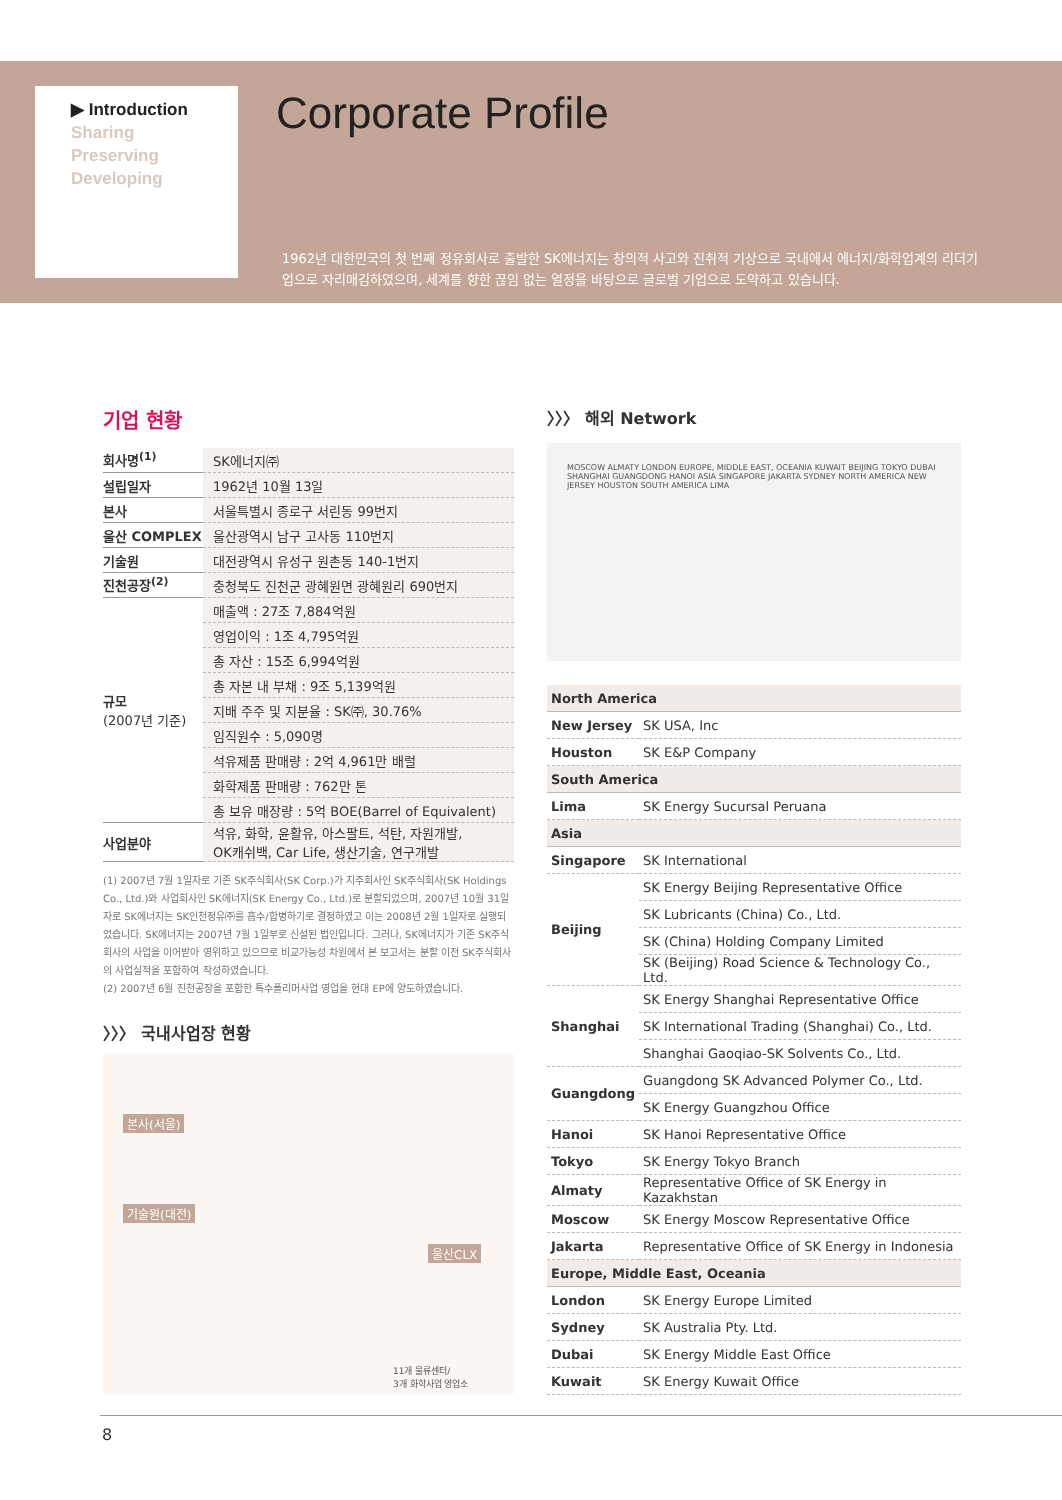▶ Introduction
Sharing
Preserving
Developing
Corporate Profile
1962년 대한민국의 첫 번째 정유회사로 출발한 SK에너지는 창의적 사고와 진취적 기상으로 국내에서 에너지/화학업계의 리더기업으로 자리매김하였으며, 세계를 향한 끊임 없는 열정을 바탕으로 글로벌 기업으로 도약하고 있습니다.
기업 현황
| 회사명<sup>(1)</sup> | SK에너지㈜ |
| 설립일자 | 1962년 10월 13일 |
| 본사 | 서울특별시 종로구 서린동 99번지 |
| 울산 COMPLEX | 울산광역시 남구 고사동 110번지 |
| 기술원 | 대전광역시 유성구 원촌동 140-1번지 |
| 진천공장<sup>(2)</sup> | 충청북도 진천군 광혜원면 광혜원리 690번지 |
| 규모 (2007년 기준) | 매출액 : 27조 7,884억원 |
| | 영업이익 : 1조 4,795억원 |
| | 총 자산 : 15조 6,994억원 |
| | 총 자본 내 부채 : 9조 5,139억원 |
| | 지배 주주 및 지분율 : SK㈜, 30.76% |
| | 임직원수 : 5,090명 |
| | 석유제품 판매량 : 2억 4,961만 배럴 |
| | 화학제품 판매량 : 762만 톤 |
| | 총 보유 매장량 : 5억 BOE(Barrel of Equivalent) |
| 사업분야 | 석유, 화학, 윤활유, 아스팔트, 석탄, 자원개발, OK캐쉬백, Car Life, 생산기술, 연구개발 |
(1) 2007년 7월 1일자로 기존 SK주식회사(SK Corp.)가 지주회사인 SK주식회사(SK Holdings Co., Ltd.)와 사업회사인 SK에너지(SK Energy Co., Ltd.)로 분할되었으며, 2007년 10월 31일자로 SK에너지는 SK인천정유㈜를 흡수/합병하기로 결정하였고 이는 2008년 2월 1일자로 실행되었습니다. SK에너지는 2007년 7월 1일부로 신설된 법인입니다. 그러나, SK에너지가 기존 SK주식회사의 사업을 이어받아 영위하고 있으므로 비교가능성 차원에서 본 보고서는 분할 이전 SK주식회사의 사업실적을 포함하여 작성하였습니다.
(2) 2007년 6월 진천공장을 포함한 특수폴리머사업 영업을 현대 EP에 양도하였습니다.
〉〉〉 국내사업장 현황
본사(서울)
기술원(대전)
울산CLX
11개 물류센터/
3개 화학사업 영업소
〉〉〉 해외 Network
MOSCOW ALMATY LONDON EUROPE, MIDDLE EAST, OCEANIA KUWAIT BEIJING TOKYO DUBAI SHANGHAI GUANGDONG HANOI ASIA SINGAPORE JAKARTA SYDNEY NORTH AMERICA NEW JERSEY HOUSTON SOUTH AMERICA LIMA
| North America | |
| New Jersey | SK USA, Inc |
| Houston | SK E&P Company |
| South America | |
| Lima | SK Energy Sucursal Peruana |
| Asia | |
| Singapore | SK International |
| Beijing | SK Energy Beijing Representative Office |
| | SK Lubricants (China) Co., Ltd. |
| | SK (China) Holding Company Limited |
| | SK (Beijing) Road Science & Technology Co., Ltd. |
| Shanghai | SK Energy Shanghai Representative Office |
| | SK International Trading (Shanghai) Co., Ltd. |
| | Shanghai Gaoqiao-SK Solvents Co., Ltd. |
| Guangdong | Guangdong SK Advanced Polymer Co., Ltd. |
| | SK Energy Guangzhou Office |
| Hanoi | SK Hanoi Representative Office |
| Tokyo | SK Energy Tokyo Branch |
| Almaty | Representative Office of SK Energy in Kazakhstan |
| Moscow | SK Energy Moscow Representative Office |
| Jakarta | Representative Office of SK Energy in Indonesia |
| Europe, Middle East, Oceania | |
| London | SK Energy Europe Limited |
| Sydney | SK Australia Pty. Ltd. |
| Dubai | SK Energy Middle East Office |
| Kuwait | SK Energy Kuwait Office |
8